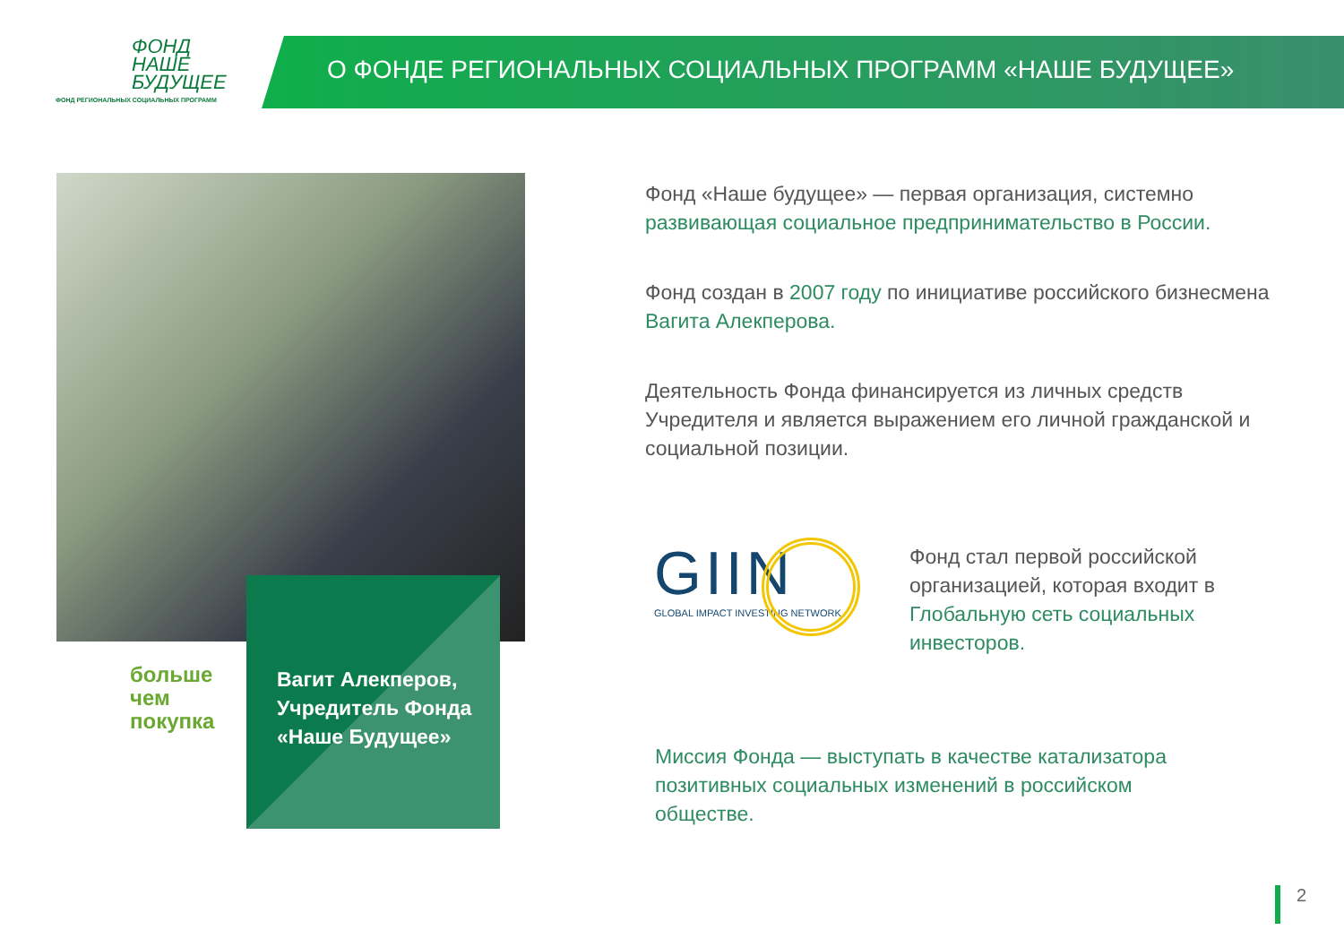ФОНД
НАШЕ
БУДУЩЕЕ
ФОНД РЕГИОНАЛЬНЫХ СОЦИАЛЬНЫХ ПРОГРАММ
О ФОНДЕ РЕГИОНАЛЬНЫХ СОЦИАЛЬНЫХ ПРОГРАММ «НАШЕ БУДУЩЕЕ»
Вагит Алекперов,
Учредитель Фонда
«Наше Будущее»
больше
чем
покупка
Фонд «Наше будущее» — первая организация, системно развивающая социальное предпринимательство в России.
Фонд создан в 2007 году по инициативе российского бизнесмена Вагита Алекперова.
Деятельность Фонда финансируется из личных средств Учредителя и является выражением его личной гражданской и социальной позиции.
GIIN
GLOBAL IMPACT INVESTING NETWORK
Фонд стал первой российской организацией, которая входит в Глобальную сеть социальных инвесторов.
Миссия Фонда — выступать в качестве катализатора позитивных социальных изменений в российском обществе.
2